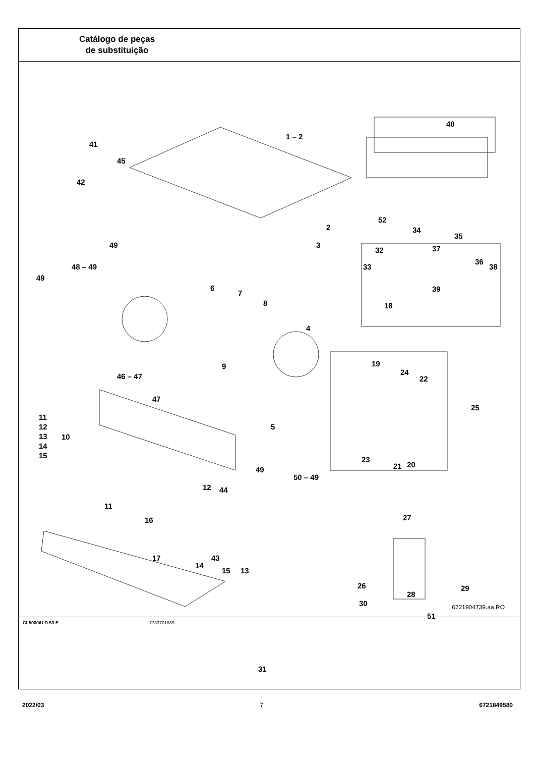Catálogo de peças
de substituição
1 – 2
2
3
4
5
6
7
8
9
11
12
13
14
15
10
11
12
13
14
15
16
17
18
19
20
21
22
23
24
25
26
27
28
29
30
31
32
33
34
35
36
37
38
39
40
41
42
43
44
45
46 – 47
47
48 – 49
49
49
49
50 – 49
51
52
6721904739.aa.RO
CL5000iU D 53 E 7733701889
2022/03 7 6721849580